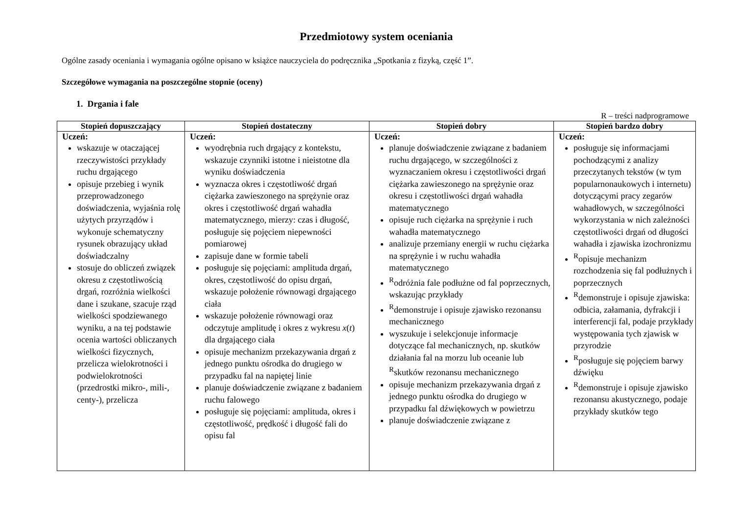Przedmiotowy system oceniania
Ogólne zasady oceniania i wymagania ogólne opisano w książce nauczyciela do podręcznika „Spotkania z fizyką, część 1”.
Szczegółowe wymagania na poszczególne stopnie (oceny)
1. Drgania i fale
R – treści nadprogramowe
| Stopień dopuszczający | Stopień dostateczny | Stopień dobry | Stopień bardzo dobry |
| --- | --- | --- | --- |
| Uczeń: wskazuje w otaczającej rzeczywistości przykłady ruchu drgającego opisuje przebieg i wynik przeprowadzonego doświadczenia, wyjaśnia rolę użytych przyrządów i wykonuje schematyczny rysunek obrazujący układ doświadczalny stosuje do obliczeń związek okresu z częstotliwością drgań, rozróżnia wielkości dane i szukane, szacuje rząd wielkości spodziewanego wyniku, a na tej podstawie ocenia wartości obliczanych wielkości fizycznych, przelicza wielokrotności i podwielokrotności (przedrostki mikro-, mili-, centy-), przelicza | Uczeń: wyodrębnia ruch drgający z kontekstu, wskazuje czynniki istotne i nieistotne dla wyniku doświadczenia wyznacza okres i częstotliwość drgań ciężarka zawieszonego na sprężynie oraz okres i częstotliwość drgań wahadła matematycznego, mierzy: czas i długość, posługuje się pojęciem niepewności pomiarowej zapisuje dane w formie tabeli posługuje się pojęciami: amplituda drgań, okres, częstotliwość do opisu drgań, wskazuje położenie równowagi drgającego ciała wskazuje położenie równowagi oraz odczytuje amplitudę i okres z wykresu x ( t ) dla drgającego ciała opisuje mechanizm przekazywania drgań z jednego punktu ośrodka do drugiego w przypadku fal na napiętej linie planuje doświadczenie związane z badaniem ruchu falowego posługuje się pojęciami: amplituda, okres i częstotliwość, prędkość i długość fali do opisu fal | Uczeń: planuje doświadczenie związane z badaniem ruchu drgającego, w szczególności z wyznaczaniem okresu i częstotliwości drgań ciężarka zawieszonego na sprężynie oraz okresu i częstotliwości drgań wahadła matematycznego opisuje ruch ciężarka na sprężynie i ruch wahadła matematycznego analizuje przemiany energii w ruchu ciężarka na sprężynie i w ruchu wahadła matematycznego <sup>R</sup>odróżnia fale podłużne od fal poprzecznych, wskazując przykłady <sup>R</sup>demonstruje i opisuje zjawisko rezonansu mechanicznego wyszukuje i selekcjonuje informacje dotyczące fal mechanicznych, np. skutków działania fal na morzu lub oceanie lub <sup>R</sup>skutków rezonansu mechanicznego opisuje mechanizm przekazywania drgań z jednego punktu ośrodka do drugiego w przypadku fal dźwiękowych w powietrzu planuje doświadczenie związane z | Uczeń: posługuje się informacjami pochodzącymi z analizy przeczytanych tekstów (w tym popularnonaukowych i internetu) dotyczącymi pracy zegarów wahadłowych, w szczególności wykorzystania w nich zależności częstotliwości drgań od długości wahadła i zjawiska izochronizmu <sup>R</sup>opisuje mechanizm rozchodzenia się fal podłużnych i poprzecznych <sup>R</sup>demonstruje i opisuje zjawiska: odbicia, załamania, dyfrakcji i interferencji fal, podaje przykłady występowania tych zjawisk w przyrodzie <sup>R</sup>posługuje się pojęciem barwy dźwięku <sup>R</sup>demonstruje i opisuje zjawisko rezonansu akustycznego, podaje przykłady skutków tego |